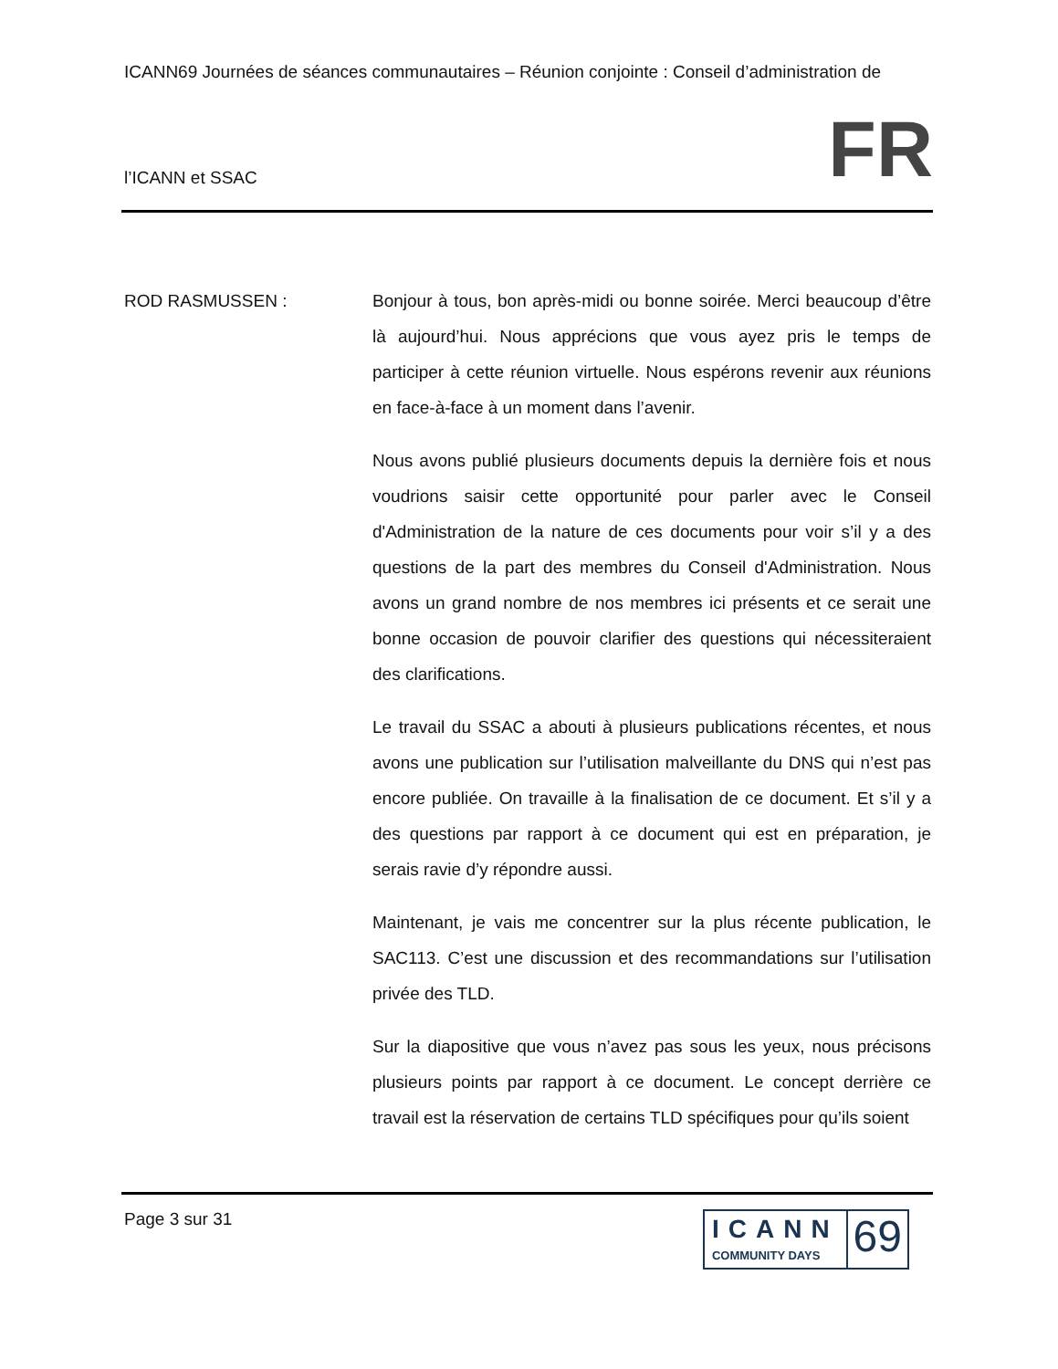ICANN69 Journées de séances communautaires – Réunion conjointe : Conseil d’administration de
l’ICANN et SSAC FR
ROD RASMUSSEN : Bonjour à tous, bon après-midi ou bonne soirée. Merci beaucoup d’être là aujourd’hui. Nous apprécions que vous ayez pris le temps de participer à cette réunion virtuelle. Nous espérons revenir aux réunions en face-à-face à un moment dans l’avenir.
Nous avons publié plusieurs documents depuis la dernière fois et nous voudrions saisir cette opportunité pour parler avec le Conseil d'Administration de la nature de ces documents pour voir s’il y a des questions de la part des membres du Conseil d'Administration. Nous avons un grand nombre de nos membres ici présents et ce serait une bonne occasion de pouvoir clarifier des questions qui nécessiteraient des clarifications.
Le travail du SSAC a abouti à plusieurs publications récentes, et nous avons une publication sur l’utilisation malveillante du DNS qui n’est pas encore publiée. On travaille à la finalisation de ce document. Et s’il y a des questions par rapport à ce document qui est en préparation, je serais ravie d’y répondre aussi.
Maintenant, je vais me concentrer sur la plus récente publication, le SAC113. C’est une discussion et des recommandations sur l’utilisation privée des TLD.
Sur la diapositive que vous n’avez pas sous les yeux, nous précisons plusieurs points par rapport à ce document. Le concept derrière ce travail est la réservation de certains TLD spécifiques pour qu’ils soient
Page 3 sur 31
ICANN
COMMUNITY DAYS
69